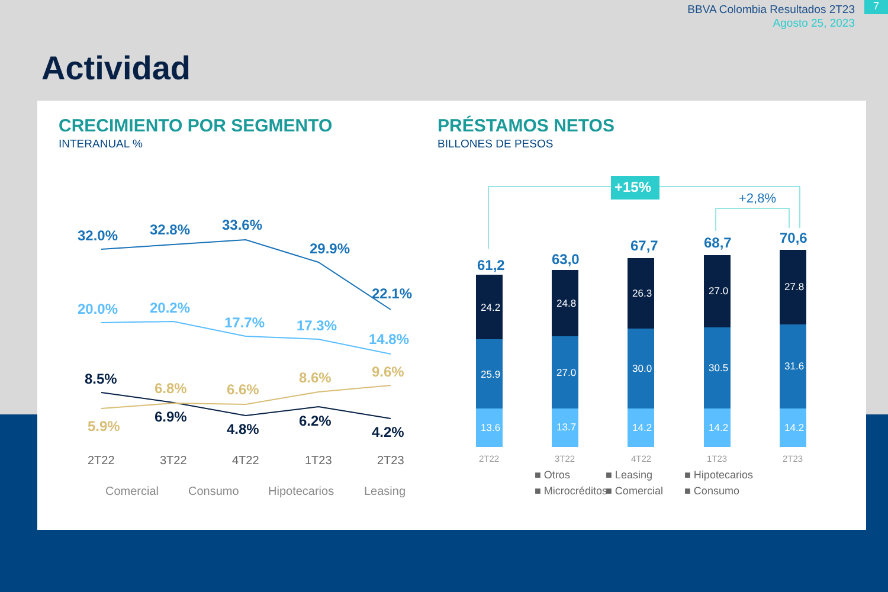BBVA Colombia Resultados 2T23
Agosto 25, 2023
7
Actividad
CRECIMIENTO POR SEGMENTO
INTERANUAL %
PRÉSTAMOS NETOS
BILLONES DE PESOS
32.0%
32.8%
33.6%
29.9%
22.1%
20.0%
20.2%
17.7%
17.3%
14.8%
8.5%
6.9%
4.8%
6.2%
4.2%
6.8%
6.6%
8.6%
9.6%
5.9%
2T22
3T22
4T22
1T23
2T23
Comercial
Consumo
Hipotecarios
Leasing
+15%
+2,8%
61,2
63,0
67,7
68,7
70,6
24.2
25.9
13.6
24.8
27.0
13.7
26.3
30.0
14.2
27.0
30.5
14.2
27.8
31.6
14.2
2T22
3T22
4T22
1T23
2T23
■ Otros
■ Leasing
■ Hipotecarios
■ Microcréditos
■ Comercial
■ Consumo